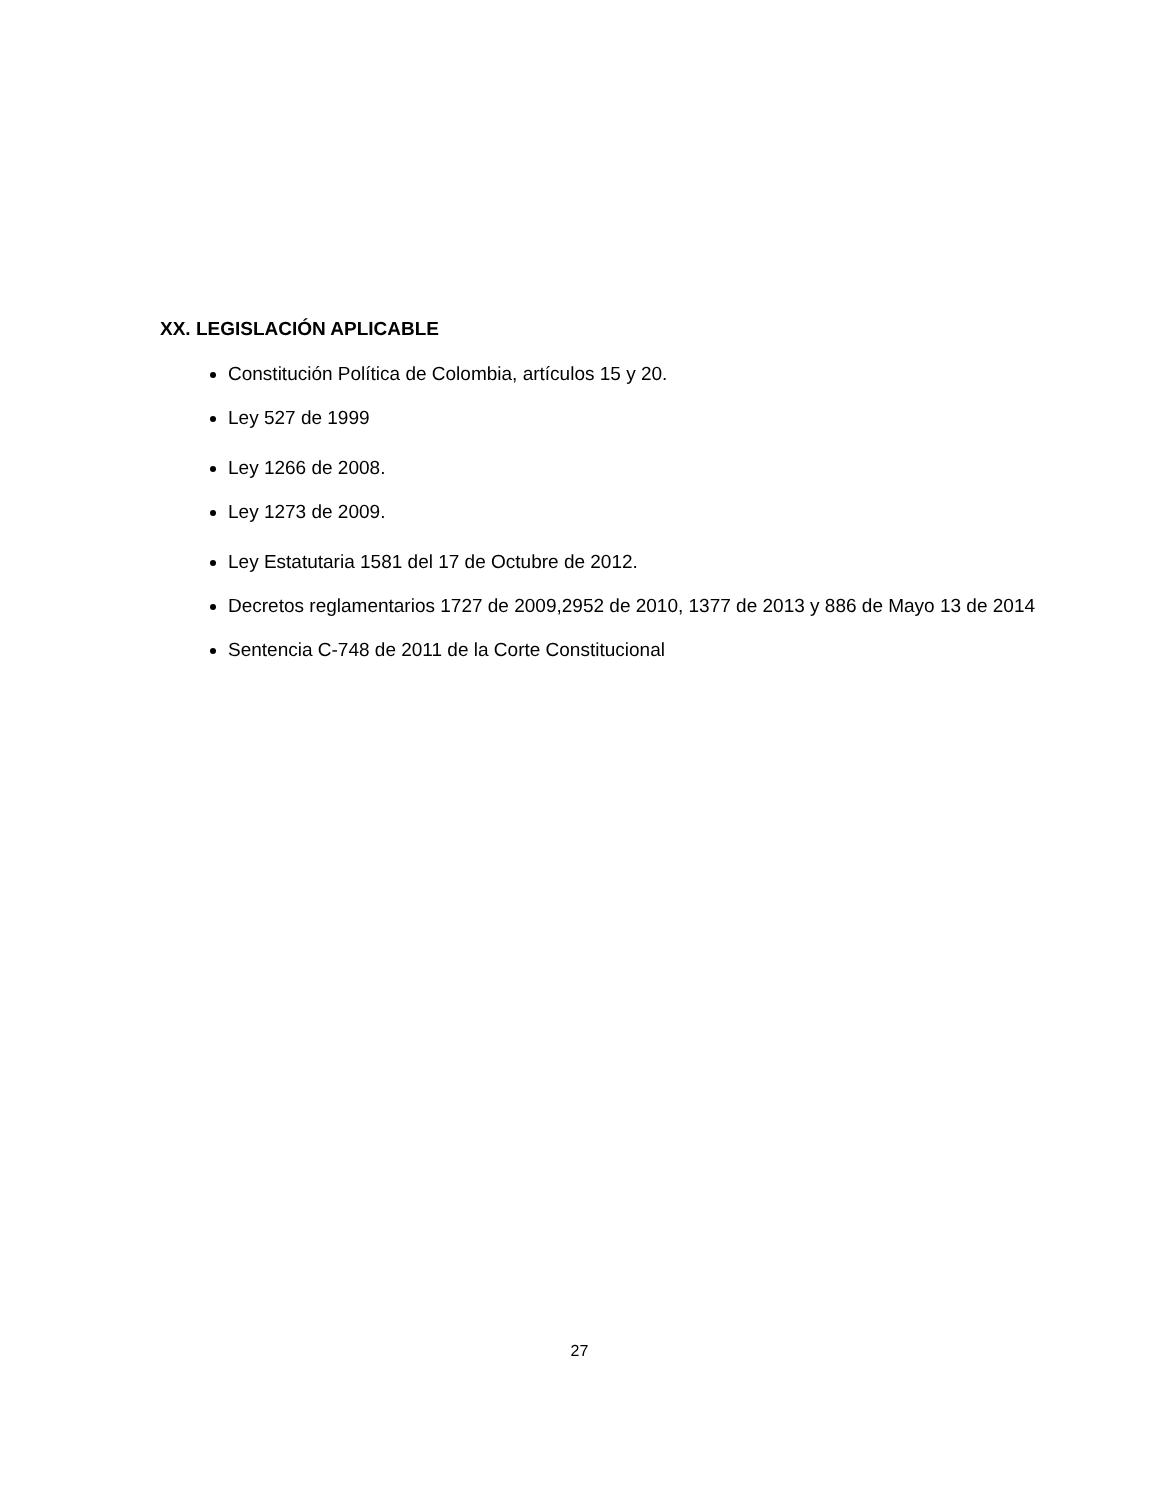XX. LEGISLACIÓN APLICABLE
Constitución Política de Colombia, artículos 15 y 20.
Ley 527 de 1999
Ley 1266 de 2008.
Ley 1273 de 2009.
Ley Estatutaria 1581 del 17 de Octubre de 2012.
Decretos reglamentarios 1727 de 2009,2952 de 2010, 1377 de 2013 y 886 de Mayo 13 de 2014
Sentencia C-748 de 2011 de la Corte Constitucional
27